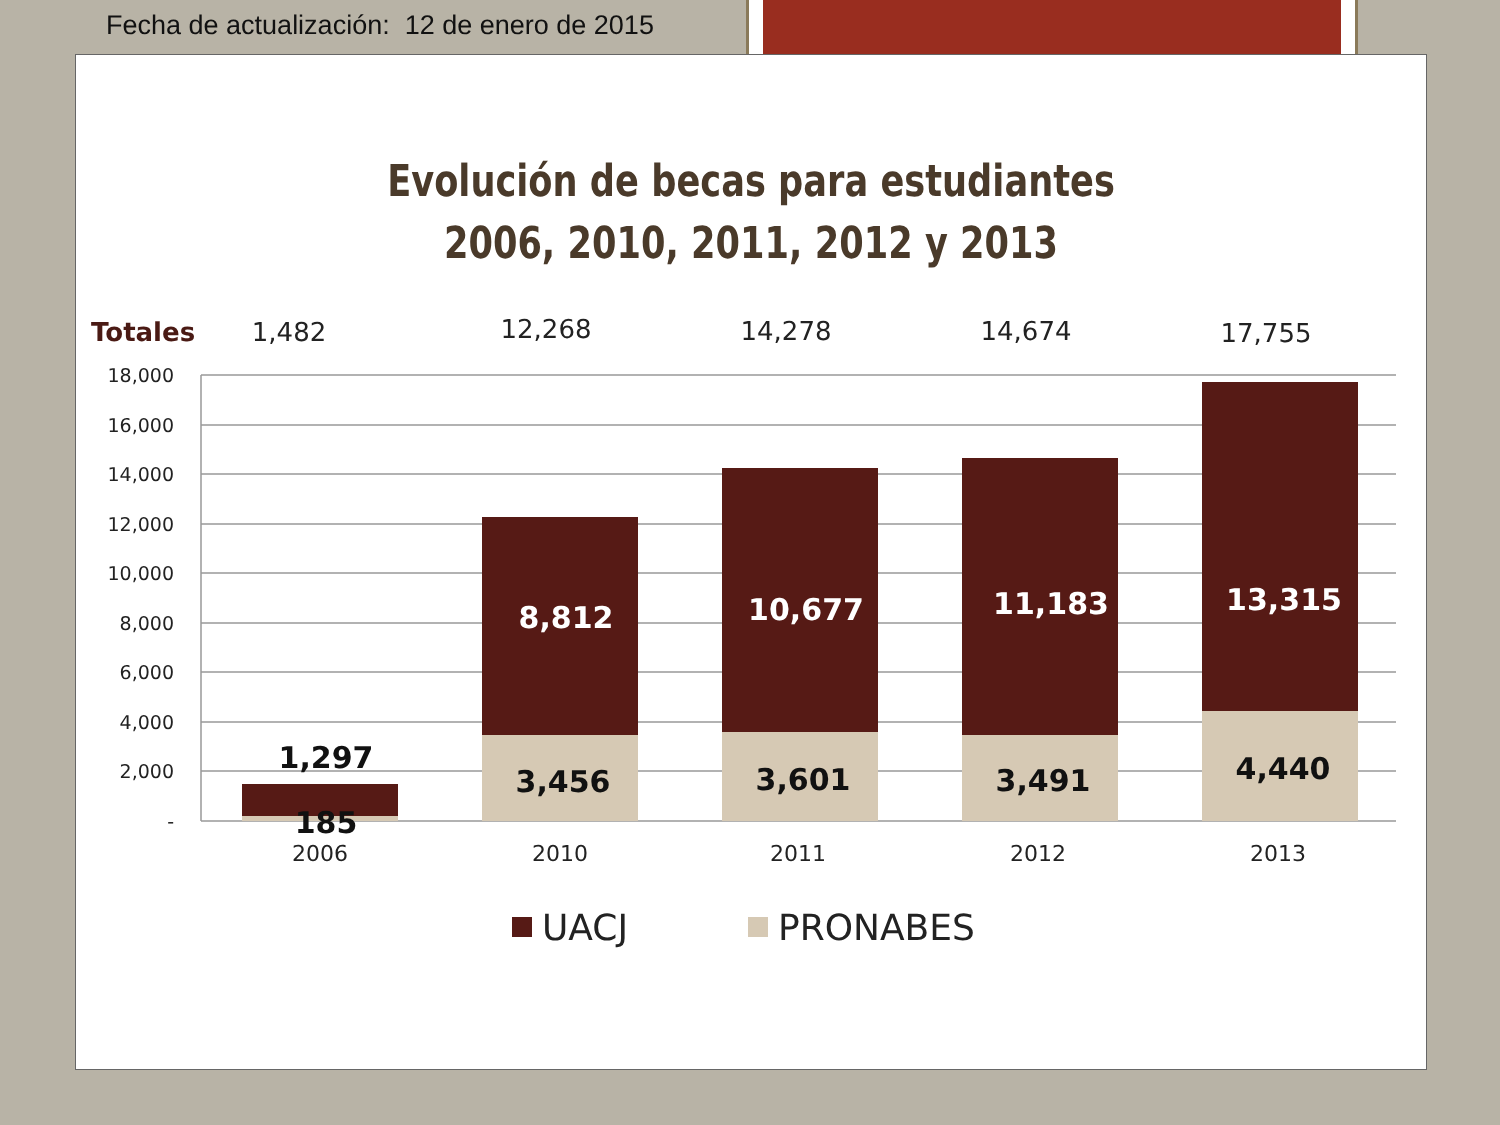Fecha de actualización: 12 de enero de 2015
Evolución de becas para estudiantes
2006, 2010, 2011, 2012 y 2013
Totales
1,482
12,268
14,278
14,674
17,755
18,000
16,000
14,000
12,000
10,000
8,000
6,000
4,000
2,000
-
1,297
185
8,812
10,677
11,183
13,315
3,456
3,601
3,491
4,440
2006
2010
2011
2012
2013
UACJ
PRONABES